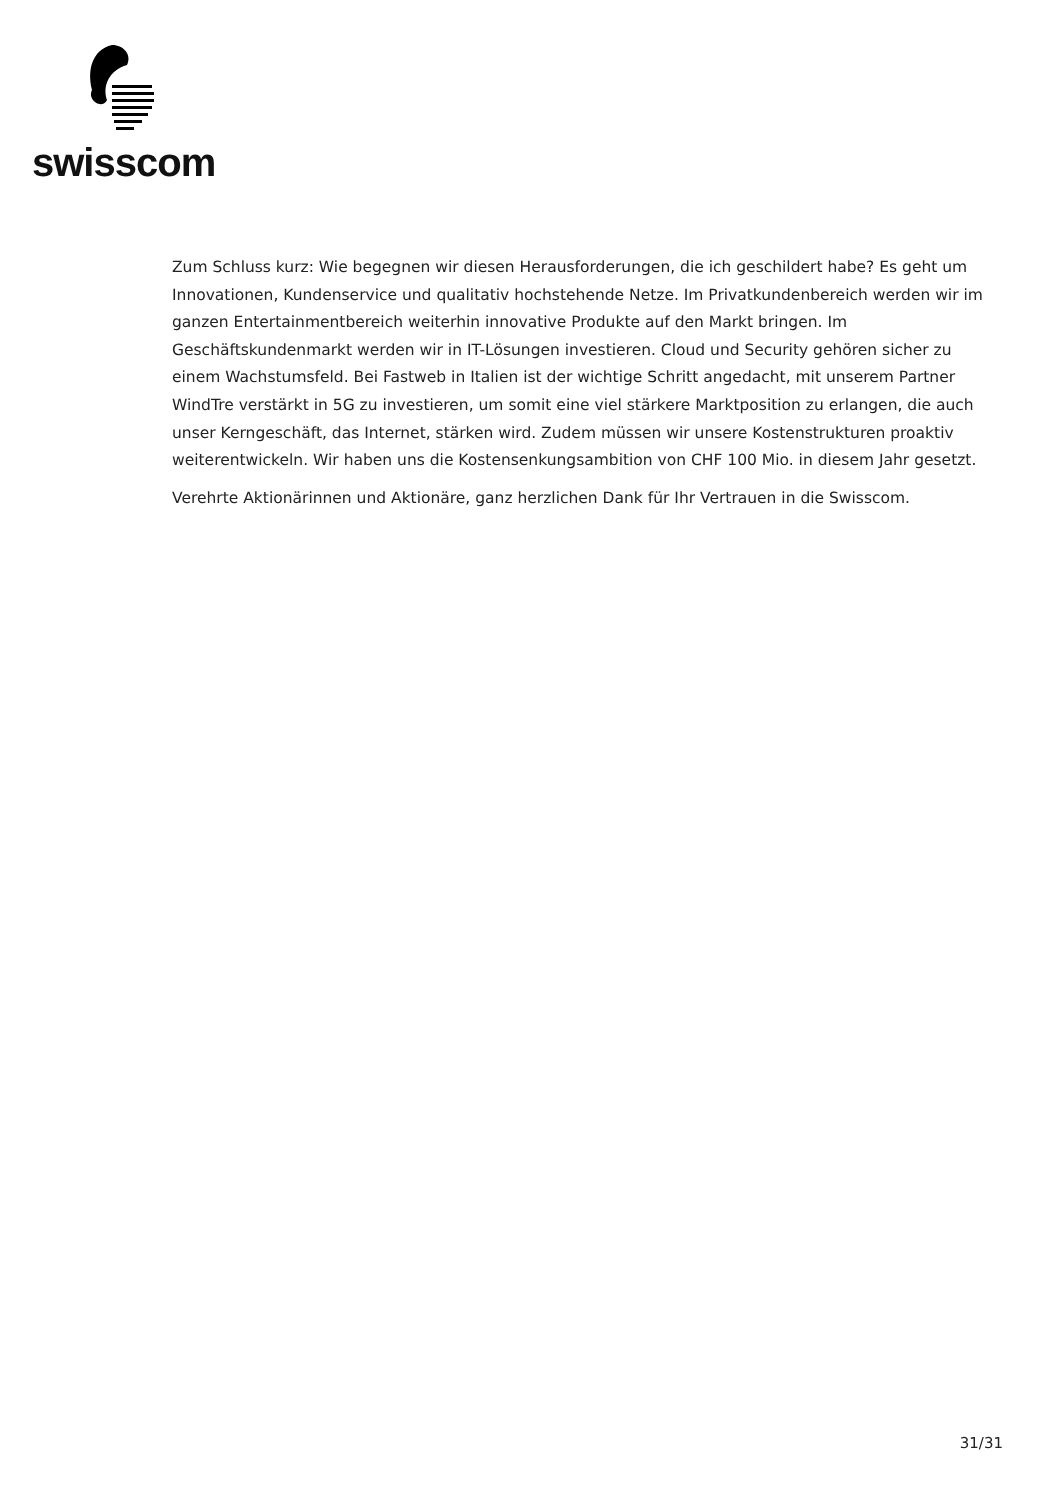swisscom
Zum Schluss kurz: Wie begegnen wir diesen Herausforderungen, die ich geschildert habe? Es geht um Innovationen, Kundenservice und qualitativ hochstehende Netze. Im Privatkundenbereich werden wir im ganzen Entertainmentbereich weiterhin innovative Produkte auf den Markt bringen. Im Geschäftskundenmarkt werden wir in IT-Lösungen investieren. Cloud und Security gehören sicher zu einem Wachstumsfeld. Bei Fastweb in Italien ist der wichtige Schritt angedacht, mit unserem Partner WindTre verstärkt in 5G zu investieren, um somit eine viel stärkere Marktposition zu erlangen, die auch unser Kerngeschäft, das Internet, stärken wird. Zudem müssen wir unsere Kostenstrukturen proaktiv weiterentwickeln. Wir haben uns die Kostensenkungsambition von CHF 100 Mio. in diesem Jahr gesetzt.
Verehrte Aktionärinnen und Aktionäre, ganz herzlichen Dank für Ihr Vertrauen in die Swisscom.
31/31